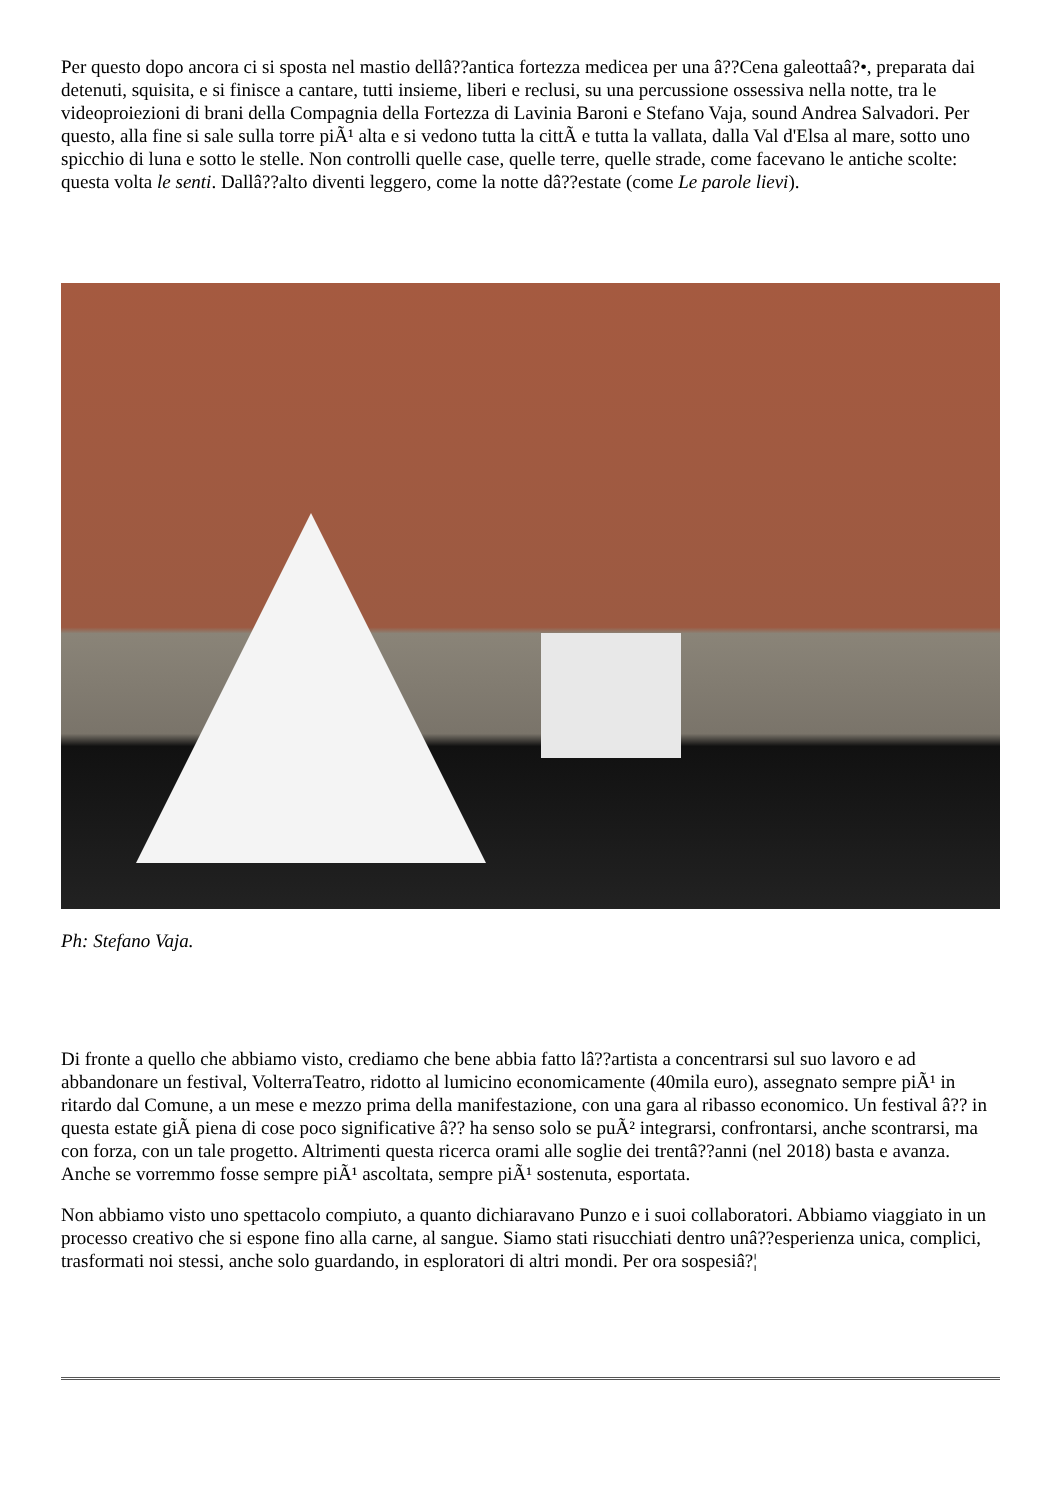Per questo dopo ancora ci si sposta nel mastio dellâ??antica fortezza medicea per una â??Cena galeottaâ?•, preparata dai detenuti, squisita, e si finisce a cantare, tutti insieme, liberi e reclusi, su una percussione ossessiva nella notte, tra le videoproiezioni di brani della Compagnia della Fortezza di Lavinia Baroni e Stefano Vaja, sound Andrea Salvadori. Per questo, alla fine si sale sulla torre piÃ¹ alta e si vedono tutta la cittÃ e tutta la vallata, dalla Val d'Elsa al mare, sotto uno spicchio di luna e sotto le stelle. Non controlli quelle case, quelle terre, quelle strade, come facevano le antiche scolte: questa volta le senti. Dallâ??alto diventi leggero, come la notte dâ??estate (come Le parole lievi).
Ph: Stefano Vaja.
Di fronte a quello che abbiamo visto, crediamo che bene abbia fatto lâ??artista a concentrarsi sul suo lavoro e ad abbandonare un festival, VolterraTeatro, ridotto al lumicino economicamente (40mila euro), assegnato sempre piÃ¹ in ritardo dal Comune, a un mese e mezzo prima della manifestazione, con una gara al ribasso economico. Un festival â?? in questa estate giÃ piena di cose poco significative â?? ha senso solo se puÃ² integrarsi, confrontarsi, anche scontrarsi, ma con forza, con un tale progetto. Altrimenti questa ricerca orami alle soglie dei trentâ??anni (nel 2018) basta e avanza. Anche se vorremmo fosse sempre piÃ¹ ascoltata, sempre piÃ¹ sostenuta, esportata.
Non abbiamo visto uno spettacolo compiuto, a quanto dichiaravano Punzo e i suoi collaboratori. Abbiamo viaggiato in un processo creativo che si espone fino alla carne, al sangue. Siamo stati risucchiati dentro unâ??esperienza unica, complici, trasformati noi stessi, anche solo guardando, in esploratori di altri mondi. Per ora sospesiâ?¦